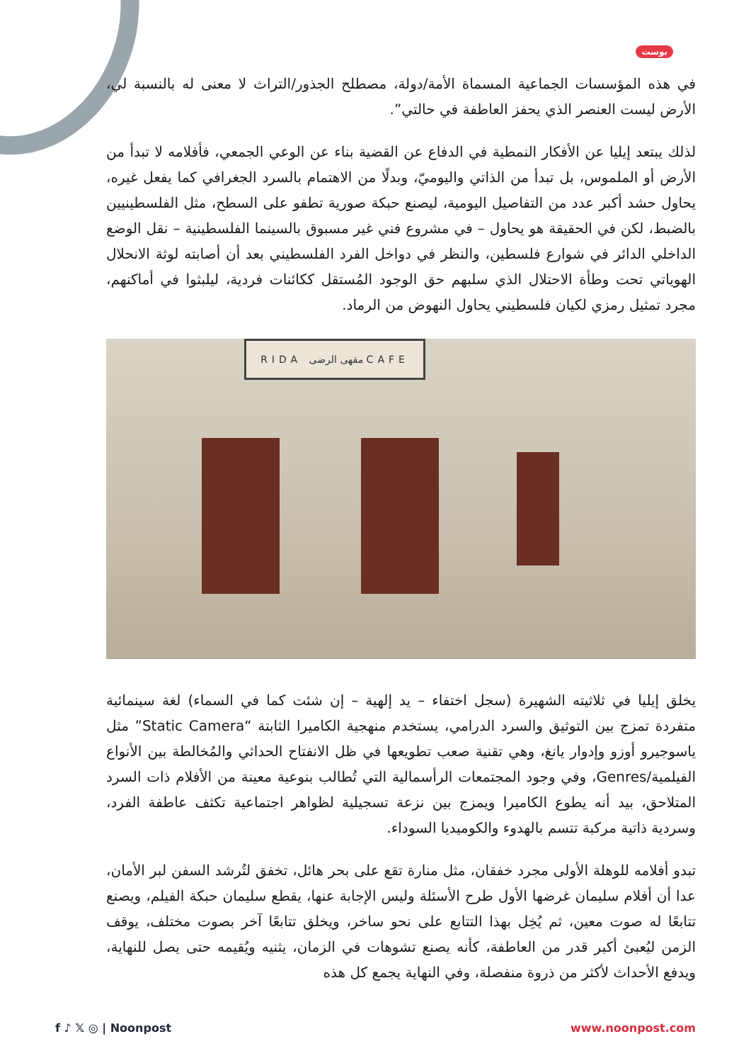بوست
في هذه المؤسسات الجماعية المسماة الأمة/دولة، مصطلح الجذور/التراث لا معنى له بالنسبة لي، الأرض ليست العنصر الذي يحفز العاطفة في حالتي”.
لذلك يبتعد إيليا عن الأفكار النمطية في الدفاع عن القضية بناء عن الوعي الجمعي، فأفلامه لا تبدأ من الأرض أو الملموس، بل تبدأ من الذاتي واليوميّ، وبدلًا من الاهتمام بالسرد الجغرافي كما يفعل غيره، يحاول حشد أكبر عدد من التفاصيل اليومية، ليصنع حبكة صورية تطفو على السطح، مثل الفلسطينيين بالضبط، لكن في الحقيقة هو يحاول – في مشروع فني غير مسبوق بالسينما الفلسطينية – نقل الوضع الداخلي الدائر في شوارع فلسطين، والنظر في دواخل الفرد الفلسطيني بعد أن أصابته لوثة الانحلال الهوياتي تحت وطأة الاحتلال الذي سلبهم حق الوجود المُستقل ككائنات فردية، ليلبثوا في أماكنهم، مجرد تمثيل رمزي لكيان فلسطيني يحاول النهوض من الرماد.
RIDA مقهى الرضى CAFE
يخلق إيليا في ثلاثيته الشهيرة (سجل اختفاء – يد إلهية – إن شئت كما في السماء) لغة سينمائية متفردة تمزج بين التوثيق والسرد الدرامي، يستخدم منهجية الكاميرا الثابتة “Static Camera” مثل ياسوجيرو أوزو وإدوار يانغ، وهي تقنية صعب تطويعها في ظل الانفتاح الحداثي والمُخالطة بين الأنواع الفيلمية/Genres، وفي وجود المجتمعات الرأسمالية التي تُطالب بنوعية معينة من الأفلام ذات السرد المتلاحق، بيد أنه يطوع الكاميرا ويمزج بين نزعة تسجيلية لظواهر اجتماعية تكثف عاطفة الفرد، وسردية ذاتية مركبة تتسم بالهدوء والكوميديا السوداء.
تبدو أفلامه للوهلة الأولى مجرد خفقان، مثل منارة تقع على بحر هائل، تخفق لتُرشد السفن لبر الأمان، عدا أن أفلام سليمان غرضها الأول طرح الأسئلة وليس الإجابة عنها، يقطع سليمان حبكة الفيلم، ويصنع تتابعًا له صوت معين، ثم يُخِل بهذا التتابع على نحو ساخر، ويخلق تتابعًا آخر بصوت مختلف، يوقف الزمن ليُعبئ أكبر قدر من العاطفة، كأنه يصنع تشوهات في الزمان، يثنيه ويُقيمه حتى يصل للنهاية، ويدفع الأحداث لأكثر من ذروة منفصلة، وفي النهاية يجمع كل هذه
f ♪ 𝕏 ◎ | Noonpost www.noonpost.com